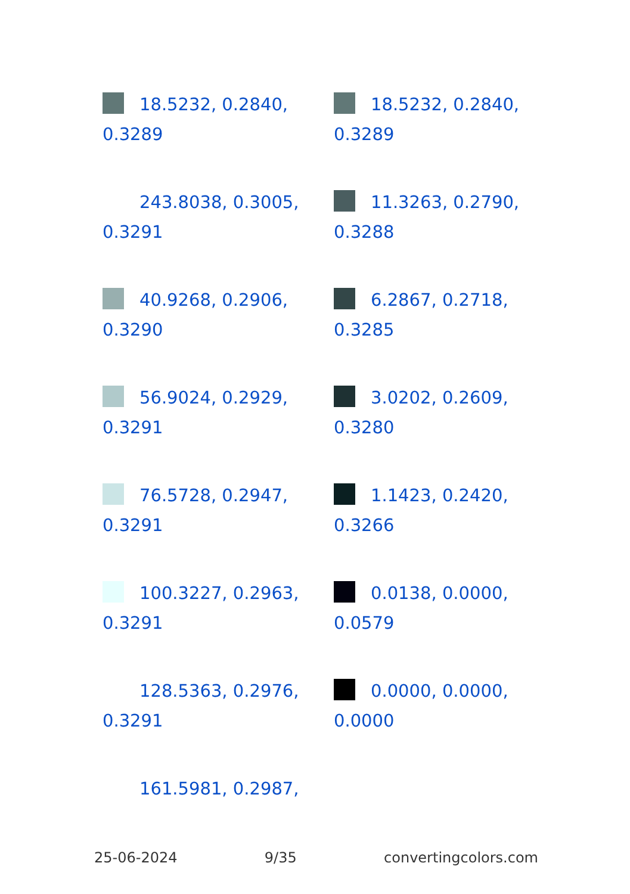18.5232, 0.2840, 0.3289
18.5232, 0.2840, 0.3289
243.8038, 0.3005, 0.3291
11.3263, 0.2790, 0.3288
40.9268, 0.2906, 0.3290
6.2867, 0.2718, 0.3285
56.9024, 0.2929, 0.3291
3.0202, 0.2609, 0.3280
76.5728, 0.2947, 0.3291
1.1423, 0.2420, 0.3266
100.3227, 0.2963, 0.3291
0.0138, 0.0000, 0.0579
128.5363, 0.2976, 0.3291
0.0000, 0.0000, 0.0000
161.5981, 0.2987,
25-06-2024 9/35 convertingcolors.com